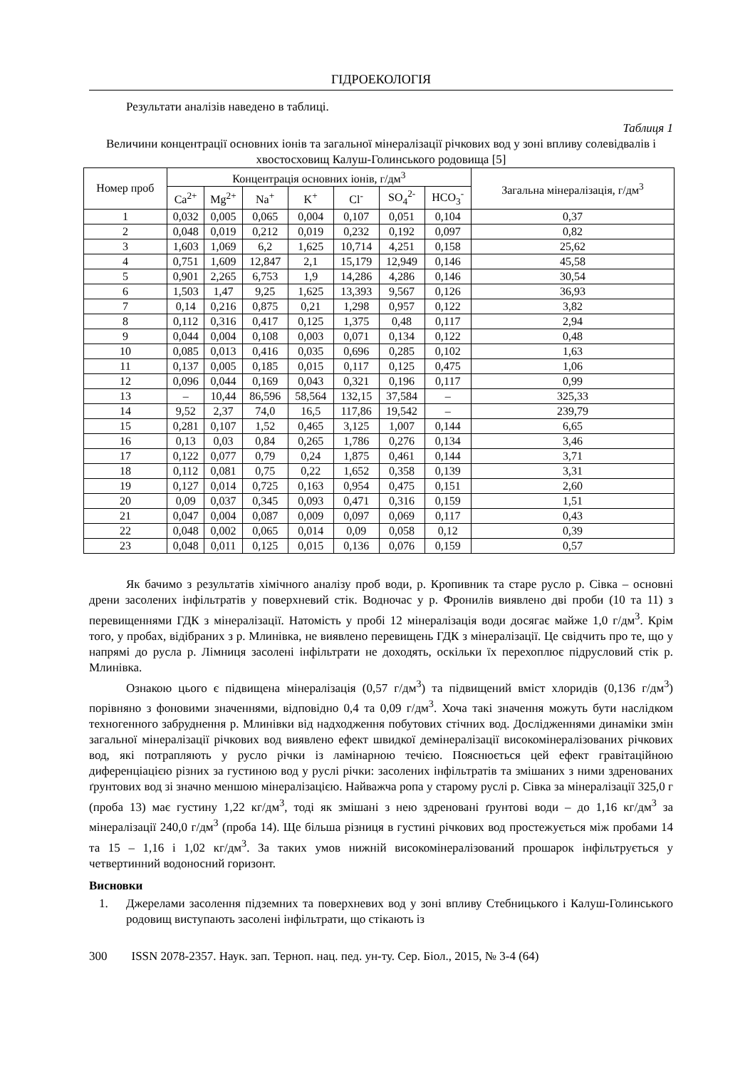ГІДРОЕКОЛОГІЯ
Результати аналізів наведено в таблиці.
Таблиця 1
Величини концентрації основних іонів та загальної мінералізації річкових вод у зоні впливу солевідвалів і хвостосховищ Калуш-Голинського родовища [5]
| Номер проб | Концентрація основних іонів, г/дм<sup>3</sup> | | | | | | | Загальна мінералізація, г/дм<sup>3</sup> |
| --- | --- | --- | --- | --- | --- | --- | --- | --- |
| | Ca<sup>2+</sup> | Mg<sup>2+</sup> | Na<sup>+</sup> | K<sup>+</sup> | Cl<sup>-</sup> | SO<sub>4</sub><sup>2-</sup> | HCO<sub>3</sub><sup>-</sup> | |
| 1 | 0,032 | 0,005 | 0,065 | 0,004 | 0,107 | 0,051 | 0,104 | 0,37 |
| 2 | 0,048 | 0,019 | 0,212 | 0,019 | 0,232 | 0,192 | 0,097 | 0,82 |
| 3 | 1,603 | 1,069 | 6,2 | 1,625 | 10,714 | 4,251 | 0,158 | 25,62 |
| 4 | 0,751 | 1,609 | 12,847 | 2,1 | 15,179 | 12,949 | 0,146 | 45,58 |
| 5 | 0,901 | 2,265 | 6,753 | 1,9 | 14,286 | 4,286 | 0,146 | 30,54 |
| 6 | 1,503 | 1,47 | 9,25 | 1,625 | 13,393 | 9,567 | 0,126 | 36,93 |
| 7 | 0,14 | 0,216 | 0,875 | 0,21 | 1,298 | 0,957 | 0,122 | 3,82 |
| 8 | 0,112 | 0,316 | 0,417 | 0,125 | 1,375 | 0,48 | 0,117 | 2,94 |
| 9 | 0,044 | 0,004 | 0,108 | 0,003 | 0,071 | 0,134 | 0,122 | 0,48 |
| 10 | 0,085 | 0,013 | 0,416 | 0,035 | 0,696 | 0,285 | 0,102 | 1,63 |
| 11 | 0,137 | 0,005 | 0,185 | 0,015 | 0,117 | 0,125 | 0,475 | 1,06 |
| 12 | 0,096 | 0,044 | 0,169 | 0,043 | 0,321 | 0,196 | 0,117 | 0,99 |
| 13 | – | 10,44 | 86,596 | 58,564 | 132,15 | 37,584 | – | 325,33 |
| 14 | 9,52 | 2,37 | 74,0 | 16,5 | 117,86 | 19,542 | – | 239,79 |
| 15 | 0,281 | 0,107 | 1,52 | 0,465 | 3,125 | 1,007 | 0,144 | 6,65 |
| 16 | 0,13 | 0,03 | 0,84 | 0,265 | 1,786 | 0,276 | 0,134 | 3,46 |
| 17 | 0,122 | 0,077 | 0,79 | 0,24 | 1,875 | 0,461 | 0,144 | 3,71 |
| 18 | 0,112 | 0,081 | 0,75 | 0,22 | 1,652 | 0,358 | 0,139 | 3,31 |
| 19 | 0,127 | 0,014 | 0,725 | 0,163 | 0,954 | 0,475 | 0,151 | 2,60 |
| 20 | 0,09 | 0,037 | 0,345 | 0,093 | 0,471 | 0,316 | 0,159 | 1,51 |
| 21 | 0,047 | 0,004 | 0,087 | 0,009 | 0,097 | 0,069 | 0,117 | 0,43 |
| 22 | 0,048 | 0,002 | 0,065 | 0,014 | 0,09 | 0,058 | 0,12 | 0,39 |
| 23 | 0,048 | 0,011 | 0,125 | 0,015 | 0,136 | 0,076 | 0,159 | 0,57 |
Як бачимо з результатів хімічного аналізу проб води, р. Кропивник та старе русло р. Сівка – основні дрени засолених інфільтратів у поверхневий стік. Водночас у р. Фронилів виявлено дві проби (10 та 11) з перевищеннями ГДК з мінералізації. Натомість у пробі 12 мінералізація води досягає майже 1,0 г/дм<sup>3</sup>. Крім того, у пробах, відібраних з р. Млинівка, не виявлено перевищень ГДК з мінералізації. Це свідчить про те, що у напрямі до русла р. Лімниця засолені інфільтрати не доходять, оскільки їх перехоплює підрусловий стік р. Млинівка.
Ознакою цього є підвищена мінералізація (0,57 г/дм<sup>3</sup>) та підвищений вміст хлоридів (0,136 г/дм<sup>3</sup>) порівняно з фоновими значеннями, відповідно 0,4 та 0,09 г/дм<sup>3</sup>. Хоча такі значення можуть бути наслідком техногенного забруднення р. Млинівки від надходження побутових стічних вод. Дослідженнями динаміки змін загальної мінералізації річкових вод виявлено ефект швидкої демінералізації високомінералізованих річкових вод, які потрапляють у русло річки із ламінарною течією. Пояснюється цей ефект гравітаційною диференціацією різних за густиною вод у руслі річки: засолених інфільтратів та змішаних з ними здренованих ґрунтових вод зі значно меншою мінералізацією. Найважча ропа у старому руслі р. Сівка за мінералізації 325,0 г (проба 13) має густину 1,22 кг/дм<sup>3</sup>, тоді як змішані з нею здреновані ґрунтові води – до 1,16 кг/дм<sup>3</sup> за мінералізації 240,0 г/дм<sup>3</sup> (проба 14). Ще більша різниця в густині річкових вод простежується між пробами 14 та 15 – 1,16 і 1,02 кг/дм<sup>3</sup>. За таких умов нижній високомінералізований прошарок інфільтрується у четвертинний водоносний горизонт.
Висновки
1. Джерелами засолення підземних та поверхневих вод у зоні впливу Стебницького і Калуш-Голинського родовищ виступають засолені інфільтрати, що стікають із
300 ISSN 2078-2357. Наук. зап. Терноп. нац. пед. ун-ту. Сер. Біол., 2015, № 3-4 (64)